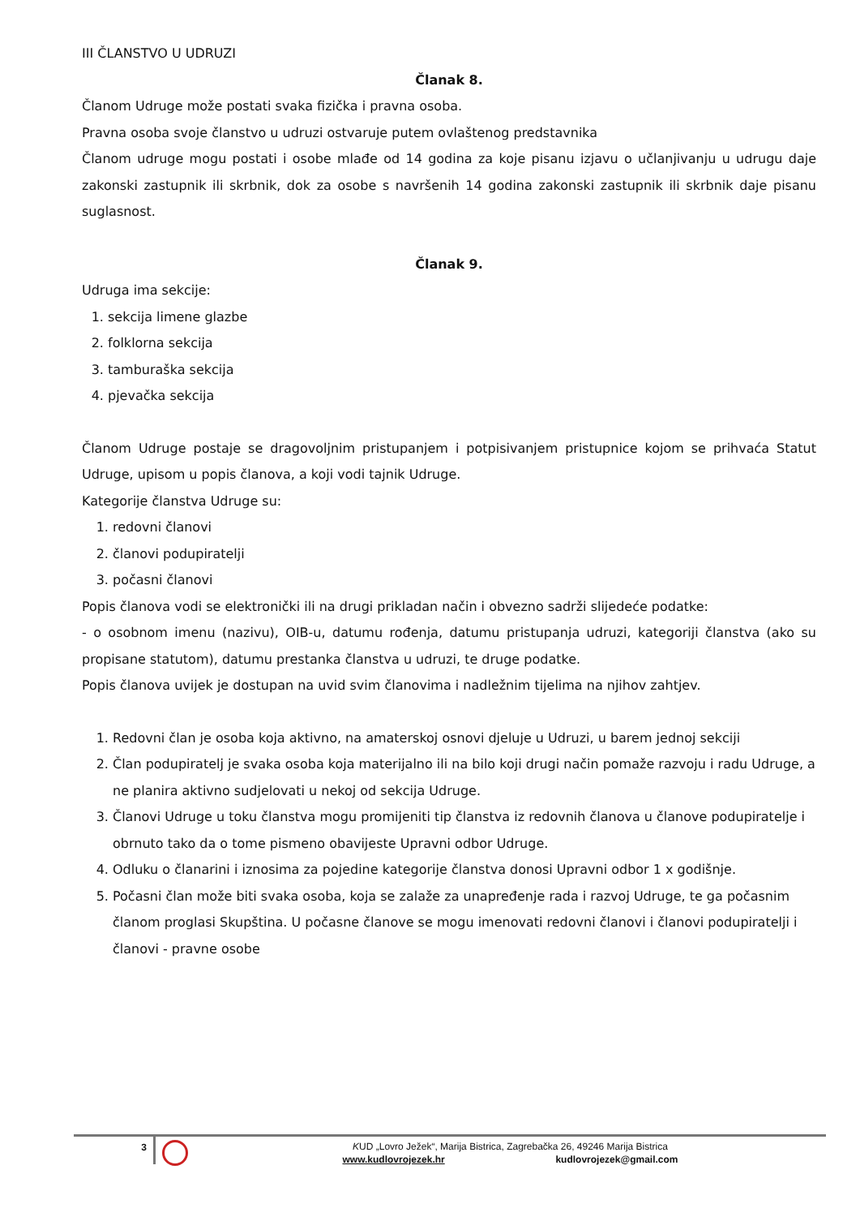III ČLANSTVO U UDRUZI
Članak 8.
Članom Udruge može postati svaka fizička i pravna osoba.
Pravna osoba svoje članstvo u udruzi ostvaruje putem ovlaštenog predstavnika
Članom udruge mogu postati i osobe mlađe od 14 godina za koje pisanu izjavu o učlanjivanju u udrugu daje zakonski zastupnik ili skrbnik, dok za osobe s navršenih 14 godina zakonski zastupnik ili skrbnik daje pisanu suglasnost.
Članak 9.
Udruga ima sekcije:
1. sekcija limene glazbe
2. folklorna sekcija
3. tamburaška sekcija
4. pjevačka sekcija
Članom Udruge postaje se dragovoljnim pristupanjem i potpisivanjem pristupnice kojom se prihvaća Statut Udruge, upisom u popis članova, a koji vodi tajnik Udruge.
Kategorije članstva Udruge su:
1. redovni članovi
2. članovi podupiratelji
3. počasni članovi
Popis članova vodi se elektronički ili na drugi prikladan način i obvezno sadrži slijedeće podatke:
- o osobnom imenu (nazivu), OIB-u, datumu rođenja, datumu pristupanja udruzi, kategoriji članstva (ako su propisane statutom), datumu prestanka članstva u udruzi, te druge podatke.
Popis članova uvijek je dostupan na uvid svim članovima i nadležnim tijelima na njihov zahtjev.
1. Redovni član je osoba koja aktivno, na amaterskoj osnovi djeluje u Udruzi, u barem jednoj sekciji
2. Član podupiratelj je svaka osoba koja materijalno ili na bilo koji drugi način pomaže razvoju i radu Udruge, a ne planira aktivno sudjelovati u nekoj od sekcija Udruge.
3. Članovi Udruge u toku članstva mogu promijeniti tip članstva iz redovnih članova u članove podupiratelje i obrnuto tako da o tome pismeno obavijeste Upravni odbor Udruge.
4. Odluku o članarini i iznosima za pojedine kategorije članstva donosi Upravni odbor 1 x godišnje.
5. Počasni član može biti svaka osoba, koja se zalaže za unapređenje rada i razvoj Udruge, te ga počasnim članom proglasi Skupština. U počasne članove se mogu imenovati redovni članovi i članovi podupiratelji i članovi - pravne osobe
3
KUD „Lovro Ježek“, Marija Bistrica, Zagrebačka 26, 49246 Marija Bistrica
www.kudlovrojezek.hr kudlovrojezek@gmail.com